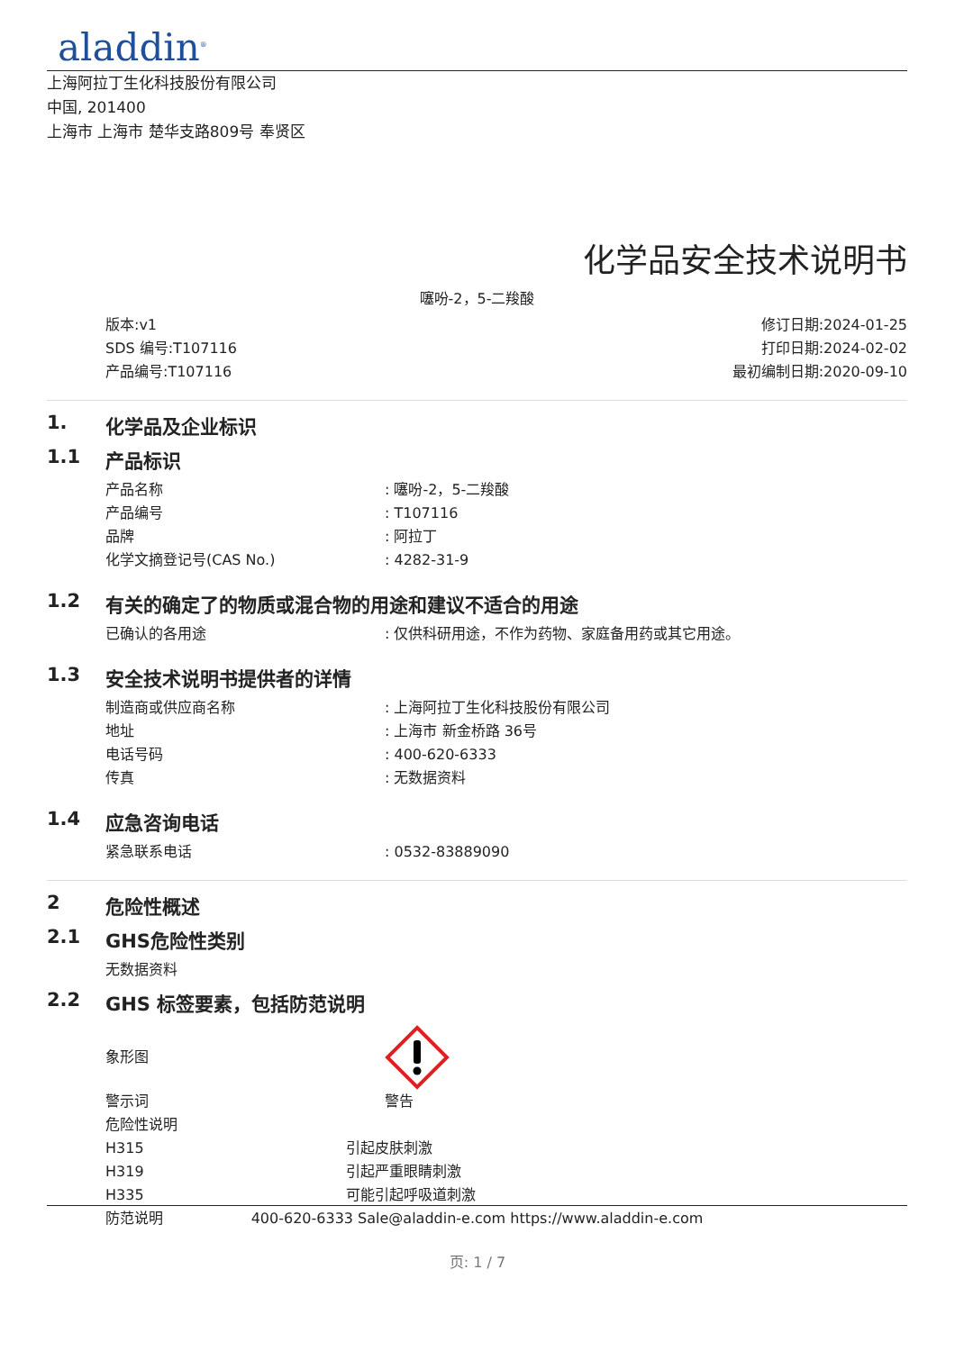aladdin<sup>®</sup>
上海阿拉丁生化科技股份有限公司
中国, 201400
上海市 上海市 楚华支路809号 奉贤区
化学品安全技术说明书
噻吩-2，5-二羧酸
版本:v1
SDS 编号:T107116
产品编号:T107116
修订日期:2024-01-25
打印日期:2024-02-02
最初编制日期:2020-09-10
1. 化学品及企业标识
1.1 产品标识
产品名称: 噻吩-2，5-二羧酸
产品编号: T107116
品牌: 阿拉丁
化学文摘登记号(CAS No.): 4282-31-9
1.2 有关的确定了的物质或混合物的用途和建议不适合的用途
已确认的各用途: 仅供科研用途，不作为药物、家庭备用药或其它用途。
1.3 安全技术说明书提供者的详情
制造商或供应商名称: 上海阿拉丁生化科技股份有限公司
地址: 上海市 新金桥路 36号
电话号码: 400-620-6333
传真: 无数据资料
1.4 应急咨询电话
紧急联系电话: 0532-83889090
2 危险性概述
2.1 GHS危险性类别
无数据资料
2.2 GHS 标签要素，包括防范说明
象形图
警示词 警告
危险性说明
H315 引起皮肤刺激
H319 引起严重眼睛刺激
H335 可能引起呼吸道刺激
防范说明
400-620-6333 Sale@aladdin-e.com https://www.aladdin-e.com
页: 1 / 7